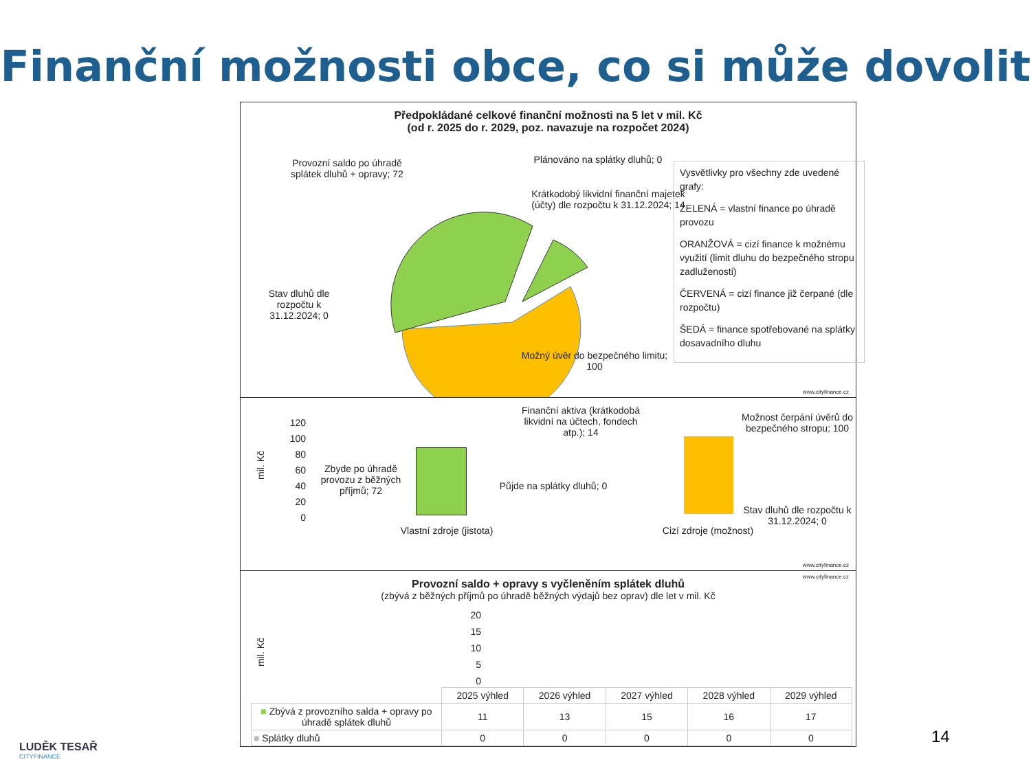Finanční možnosti obce, co si může dovolit
Předpokládané celkové finanční možnosti na 5 let v mil. Kč
(od r. 2025 do r. 2029, poz. navazuje na rozpočet 2024)
Provozní saldo po úhradě splátek dluhů + opravy; 72
Plánováno na splátky dluhů; 0
Krátkodobý likvidní finanční majetek (účty) dle rozpočtu k 31.12.2024; 14
Stav dluhů dle rozpočtu k 31.12.2024; 0
Možný úvěr do bezpečného limitu; 100
Vysvětlivky pro všechny zde uvedené grafy:
ZELENÁ = vlastní finance po úhradě provozu
ORANŽOVÁ = cizí finance k možnému využití (limit dluhu do bezpečného stropu zadluženosti)
ČERVENÁ = cizí finance již čerpané (dle rozpočtu)
ŠEDÁ = finance spotřebované na splátky dosavadního dluhu
www.cityfinance.cz
mil. Kč
120
100
80
60
40
20
0
Finanční aktiva (krátkodobá likvidní na účtech, fondech atp.); 14
Zbyde po úhradě provozu z běžných příjmů; 72
Půjde na splátky dluhů; 0
Možnost čerpání úvěrů do bezpečného stropu; 100
Stav dluhů dle rozpočtu k 31.12.2024; 0
Vlastní zdroje (jistota)
Cizí zdroje (možnost)
www.cityfinance.cz
www.cityfinance.cz
Provozní saldo + opravy s vyčleněním splátek dluhů
(zbývá z běžných příjmů po úhradě běžných výdajů bez oprav) dle let v mil. Kč
mil. Kč
20
15
10
5
0
| | 2025 výhled | 2026 výhled | 2027 výhled | 2028 výhled | 2029 výhled |
| ■ Zbývá z provozního salda + opravy po úhradě splátek dluhů | 11 | 13 | 15 | 16 | 17 |
| ■ Splátky dluhů | 0 | 0 | 0 | 0 | 0 |
14
LUDĚK TESAŘ
CITYFINANCE